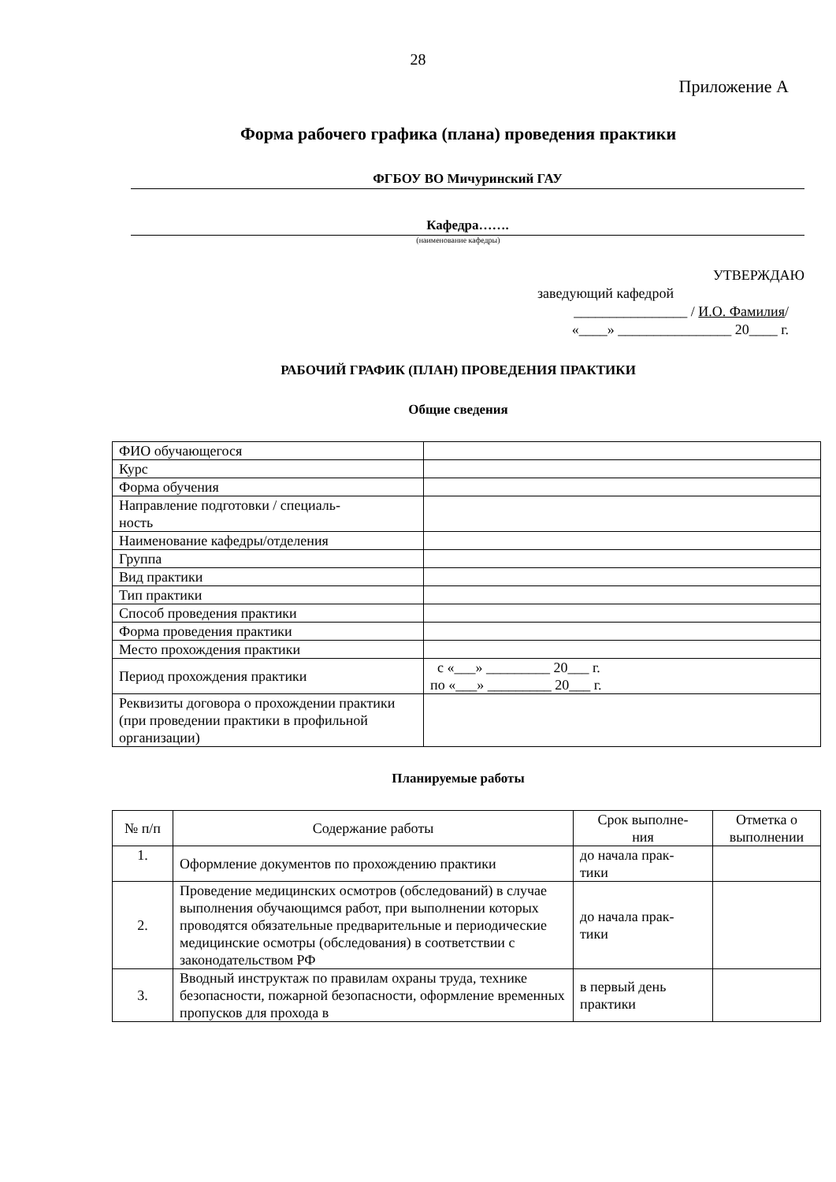28
Приложение А
Форма рабочего графика (плана) проведения практики
ФГБОУ ВО Мичуринский ГАУ
Кафедра…….
(наименование кафедры)
УТВЕРЖДАЮ
заведующий кафедрой
________________ / И.О. Фамилия/
«____» ________________ 20____ г.
РАБОЧИЙ ГРАФИК (ПЛАН) ПРОВЕДЕНИЯ ПРАКТИКИ
Общие сведения
| ФИО обучающегося | |
| Курс | |
| Форма обучения | |
| Направление подготовки / специаль- ность | |
| Наименование кафедры/отделения | |
| Группа | |
| Вид практики | |
| Тип практики | |
| Способ проведения практики | |
| Форма проведения практики | |
| Место прохождения практики | |
| Период прохождения практики | с «___» _________ 20___ г. по «___» _________ 20___ г. |
| Реквизиты договора о прохождении практики (при проведении практики в профильной организации) | |
Планируемые работы
| № п/п | Содержание работы | Срок выполне- ния | Отметка о выполнении |
| --- | --- | --- | --- |
| 1. | Оформление документов по прохождению практики | до начала прак- тики | |
| 2. | Проведение медицинских осмотров (обследований) в случае выполнения обучающимся работ, при выполнении которых проводятся обязательные предварительные и периодические медицинские осмотры (обследования) в соответствии с законодательством РФ | до начала прак- тики | |
| 3. | Вводный инструктаж по правилам охраны труда, технике безопасности, пожарной безопасности, оформление временных пропусков для прохода в | в первый день практики | |